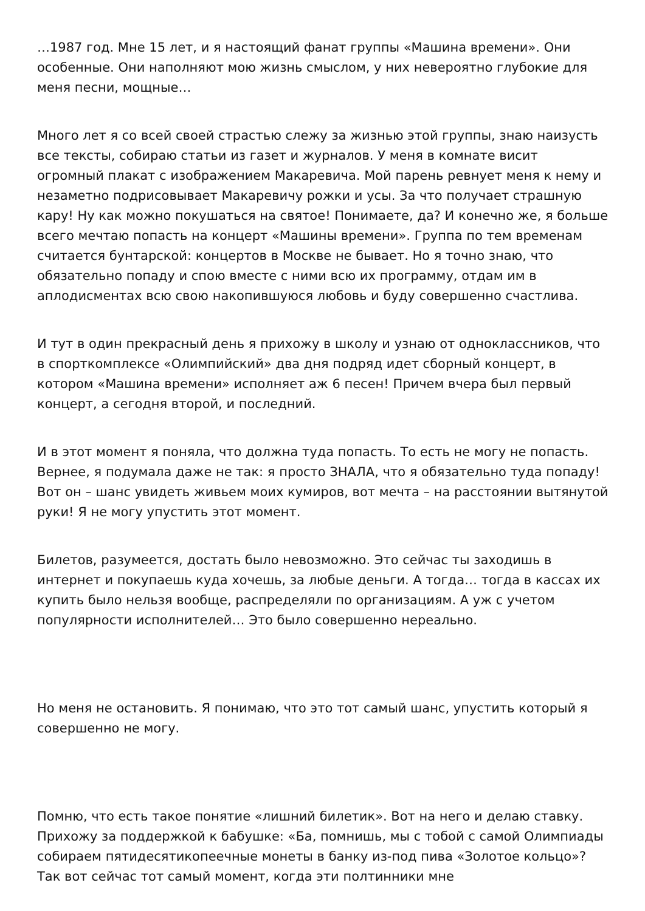…1987 год. Мне 15 лет, и я настоящий фанат группы «Машина времени». Они особенные. Они наполняют мою жизнь смыслом, у них невероятно глубокие для меня песни, мощные…
Много лет я со всей своей страстью слежу за жизнью этой группы, знаю наизусть все тексты, собираю статьи из газет и журналов. У меня в комнате висит огромный плакат с изображением Макаревича. Мой парень ревнует меня к нему и незаметно подрисовывает Макаревичу рожки и усы. За что получает страшную кару! Ну как можно покушаться на святое! Понимаете, да? И конечно же, я больше всего мечтаю попасть на концерт «Машины времени». Группа по тем временам считается бунтарской: концертов в Москве не бывает. Но я точно знаю, что обязательно попаду и спою вместе с ними всю их программу, отдам им в аплодисментах всю свою накопившуюся любовь и буду совершенно счастлива.
И тут в один прекрасный день я прихожу в школу и узнаю от одноклассников, что в спорткомплексе «Олимпийский» два дня подряд идет сборный концерт, в котором «Машина времени» исполняет аж 6 песен! Причем вчера был первый концерт, а сегодня второй, и последний.
И в этот момент я поняла, что должна туда попасть. То есть не могу не попасть. Вернее, я подумала даже не так: я просто ЗНАЛА, что я обязательно туда попаду! Вот он – шанс увидеть живьем моих кумиров, вот мечта – на расстоянии вытянутой руки! Я не могу упустить этот момент.
Билетов, разумеется, достать было невозможно. Это сейчас ты заходишь в интернет и покупаешь куда хочешь, за любые деньги. А тогда… тогда в кассах их купить было нельзя вообще, распределяли по организациям. А уж с учетом популярности исполнителей… Это было совершенно нереально.
Но меня не остановить. Я понимаю, что это тот самый шанс, упустить который я совершенно не могу.
Помню, что есть такое понятие «лишний билетик». Вот на него и делаю ставку. Прихожу за поддержкой к бабушке: «Ба, помнишь, мы с тобой с самой Олимпиады собираем пятидесятикопеечные монеты в банку из-под пива «Золотое кольцо»? Так вот сейчас тот самый момент, когда эти полтинники мне